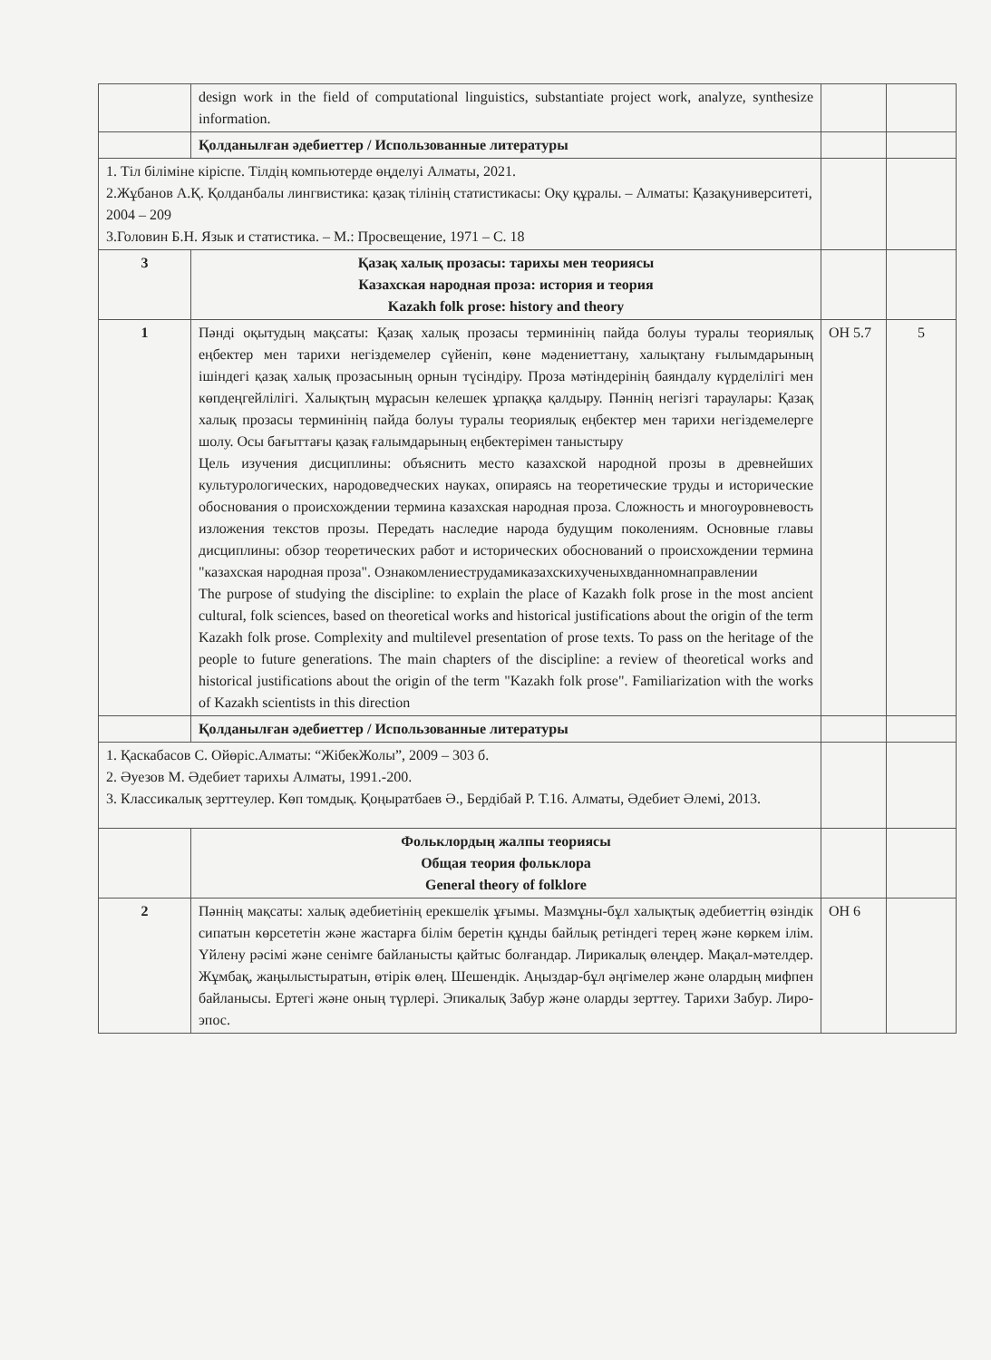| | design work in the field of computational linguistics, substantiate project work, analyze, synthesize information. | | |
| | Қолданылған әдебиеттер / Использованные литературы | | |
| 1. Тіл біліміне кіріспе. Тілдің компьютерде өңделуі Алматы, 2021. 2.Жұбанов А.Қ. Қолданбалы лингвистика: қазақ тілінің статистикасы: Оқу құралы. – Алматы: Қазақуниверситеті, 2004 – 209 3.Головин Б.Н. Язык и статистика. – М.: Просвещение, 1971 – С. 18 | | | |
| 3 | Қазақ халық прозасы: тарихы мен теориясы Казахская народная проза: история и теория Kazakh folk prose: history and theory | | |
| 1 | Пәнді оқытудың мақсаты: Қазақ халық прозасы терминінің пайда болуы туралы теориялық еңбектер мен тарихи негіздемелер сүйеніп, көне мәдениеттану, халықтану ғылымдарының ішіндегі қазақ халық прозасының орнын түсіндіру. Проза мәтіндерінің баяндалу күрделілігі мен көпдеңгейлілігі. Халықтың мұрасын келешек ұрпаққа қалдыру. Пәннің негізгі тараулары: Қазақ халық прозасы терминінің пайда болуы туралы теориялық еңбектер мен тарихи негіздемелерге шолу. Осы бағыттағы қазақ ғалымдарының еңбектерімен таныстыру Цель изучения дисциплины: объяснить место казахской народной прозы в древнейших культурологических, народоведческих науках, опираясь на теоретические труды и исторические обоснования о происхождении термина казахская народная проза. Сложность и многоуровневость изложения текстов прозы. Передать наследие народа будущим поколениям. Основные главы дисциплины: обзор теоретических работ и исторических обоснований о происхождении термина "казахская народная проза". Ознакомлениеструдамиказахскихученыхвданномнаправлении The purpose of studying the discipline: to explain the place of Kazakh folk prose in the most ancient cultural, folk sciences, based on theoretical works and historical justifications about the origin of the term Kazakh folk prose. Complexity and multilevel presentation of prose texts. To pass on the heritage of the people to future generations. The main chapters of the discipline: a review of theoretical works and historical justifications about the origin of the term "Kazakh folk prose". Familiarization with the works of Kazakh scientists in this direction | ОН 5.7 | 5 |
| | Қолданылған әдебиеттер / Использованные литературы | | |
| 1. Қаскабасов С. Ойөріс.Алматы: “ЖібекЖолы”, 2009 – 303 б. 2. Әуезов М. Әдебиет тарихы Алматы, 1991.-200. 3. Классикалық зерттеулер. Көп томдық. Қоңыратбаев Ә., Бердібай Р. Т.16. Алматы, Әдебиет Әлемі, 2013. | | | |
| | Фольклордың жалпы теориясы Общая теория фольклора General theory of folklore | | |
| 2 | Пәннің мақсаты: халық әдебиетінің ерекшелік ұғымы. Мазмұны-бұл халықтық әдебиеттің өзіндік сипатын көрсететін және жастарға білім беретін құнды байлық ретіндегі терең және көркем ілім. Үйлену рәсімі және сенімге байланысты қайтыс болғандар. Лирикалық өлеңдер. Мақал-мәтелдер. Жұмбақ, жаңылыстыратын, өтірік өлең. Шешендік. Аңыздар-бұл әңгімелер және олардың мифпен байланысы. Ертегі және оның түрлері. Эпикалық Забур және оларды зерттеу. Тарихи Забур. Лиро-эпос. | ОН 6 | |